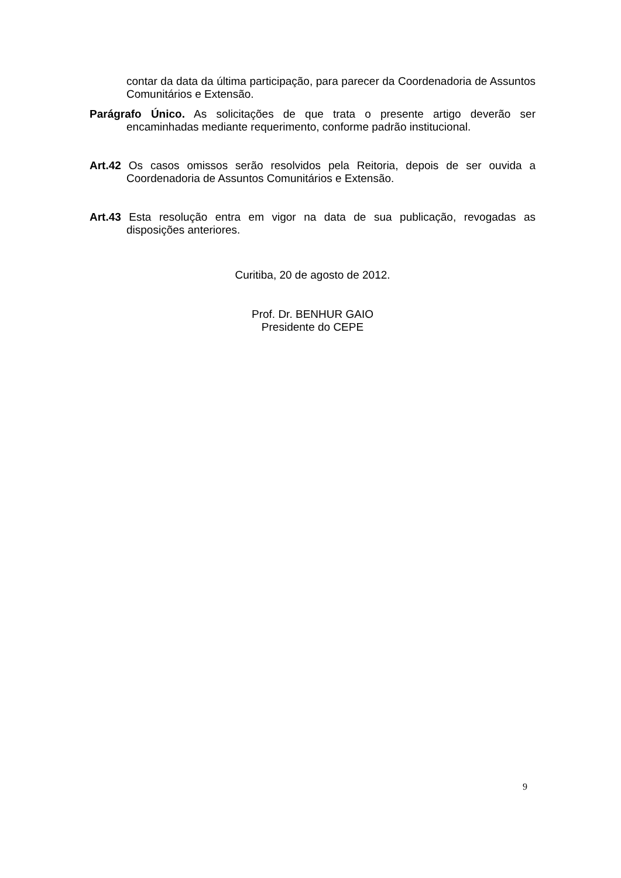contar da data da última participação, para parecer da Coordenadoria de Assuntos Comunitários e Extensão.
Parágrafo Único. As solicitações de que trata o presente artigo deverão ser encaminhadas mediante requerimento, conforme padrão institucional.
Art.42 Os casos omissos serão resolvidos pela Reitoria, depois de ser ouvida a Coordenadoria de Assuntos Comunitários e Extensão.
Art.43 Esta resolução entra em vigor na data de sua publicação, revogadas as disposições anteriores.
Curitiba, 20 de agosto de 2012.
Prof. Dr. BENHUR GAIO
Presidente do CEPE
9